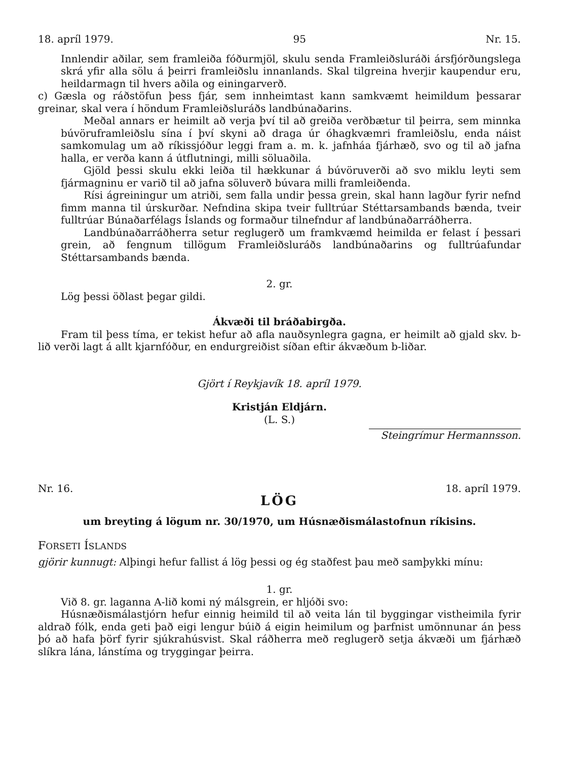18. apríl 1979. 95 Nr. 15.
Innlendir aðilar, sem framleiða fóðurmjöl, skulu senda Framleiðsluráði ársfjórðungslega skrá yfir alla sölu á þeirri framleiðslu innanlands. Skal tilgreina hverjir kaupendur eru, heildarmagn til hvers aðila og einingarverð.
c) Gæsla og ráðstöfun þess fjár, sem innheimtast kann samkvæmt heimildum þessarar greinar, skal vera í höndum Framleiðsluráðs landbúnaðarins.
Meðal annars er heimilt að verja því til að greiða verðbætur til þeirra, sem minnka búvöruframleiðslu sína í því skyni að draga úr óhagkvæmri framleiðslu, enda náist samkomulag um að ríkissjóður leggi fram a. m. k. jafnháa fjárhæð, svo og til að jafna halla, er verða kann á útflutningi, milli söluaðila.
Gjöld þessi skulu ekki leiða til hækkunar á búvöruverði að svo miklu leyti sem fjármagninu er varið til að jafna söluverð búvara milli framleiðenda.
Rísi ágreiningur um atriði, sem falla undir þessa grein, skal hann lagður fyrir nefnd fimm manna til úrskurðar. Nefndina skipa tveir fulltrúar Stéttarsambands bænda, tveir fulltrúar Búnaðarfélags Íslands og formaður tilnefndur af landbúnaðarráðherra.
Landbúnaðarráðherra setur reglugerð um framkvæmd heimilda er felast í þessari grein, að fengnum tillögum Framleiðsluráðs landbúnaðarins og fulltrúafundar Stéttarsambands bænda.
2. gr.
Lög þessi öðlast þegar gildi.
Ákvæði til bráðabirgða.
Fram til þess tíma, er tekist hefur að afla nauðsynlegra gagna, er heimilt að gjald skv. b-lið verði lagt á allt kjarnfóður, en endurgreiðist síðan eftir ákvæðum b-liðar.
Gjört í Reykjavík 18. apríl 1979.
Kristján Eldjárn.
(L. S.)
Steingrímur Hermannsson.
Nr. 16. 18. apríl 1979.
LÖG
um breyting á lögum nr. 30/1970, um Húsnæðismálastofnun ríkisins.
FORSETI ÍSLANDS
gjörir kunnugt: Alþingi hefur fallist á lög þessi og ég staðfest þau með samþykki mínu:
1. gr.
Við 8. gr. laganna A-lið komi ný málsgrein, er hljóði svo:
Húsnæðismálastjórn hefur einnig heimild til að veita lán til byggingar vistheimila fyrir aldrað fólk, enda geti það eigi lengur búið á eigin heimilum og þarfnist umönnunar án þess þó að hafa þörf fyrir sjúkrahúsvist. Skal ráðherra með reglugerð setja ákvæði um fjárhæð slíkra lána, lánstíma og tryggingar þeirra.